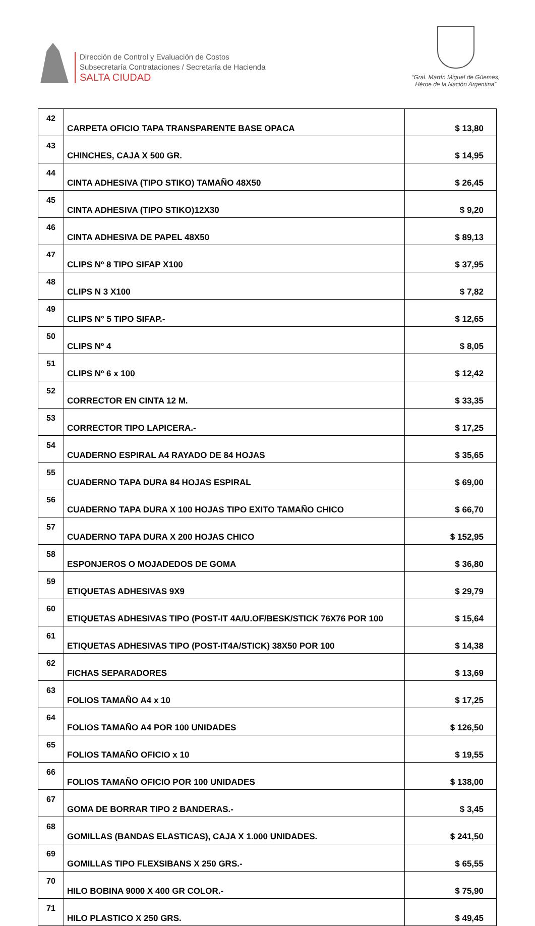Dirección de Control y Evaluación de Costos
Subsecretaría Contrataciones / Secretaría de Hacienda
SALTA CIUDAD
“Gral. Martín Miguel de Güemes,
Héroe de la Nación Argentina”
| 42 | CARPETA OFICIO TAPA TRANSPARENTE BASE OPACA | $ 13,80 |
| 43 | CHINCHES, CAJA X 500 GR. | $ 14,95 |
| 44 | CINTA ADHESIVA (TIPO STIKO) TAMAÑO 48X50 | $ 26,45 |
| 45 | CINTA ADHESIVA (TIPO STIKO)12X30 | $ 9,20 |
| 46 | CINTA ADHESIVA DE PAPEL 48X50 | $ 89,13 |
| 47 | CLIPS Nº 8 TIPO SIFAP X100 | $ 37,95 |
| 48 | CLIPS N 3 X100 | $ 7,82 |
| 49 | CLIPS N° 5 TIPO SIFAP.- | $ 12,65 |
| 50 | CLIPS Nº 4 | $ 8,05 |
| 51 | CLIPS Nº 6 x 100 | $ 12,42 |
| 52 | CORRECTOR EN CINTA 12 M. | $ 33,35 |
| 53 | CORRECTOR TIPO LAPICERA.- | $ 17,25 |
| 54 | CUADERNO ESPIRAL A4 RAYADO DE 84 HOJAS | $ 35,65 |
| 55 | CUADERNO TAPA DURA 84 HOJAS ESPIRAL | $ 69,00 |
| 56 | CUADERNO TAPA DURA X 100 HOJAS TIPO EXITO TAMAÑO CHICO | $ 66,70 |
| 57 | CUADERNO TAPA DURA X 200 HOJAS CHICO | $ 152,95 |
| 58 | ESPONJEROS O MOJADEDOS DE GOMA | $ 36,80 |
| 59 | ETIQUETAS ADHESIVAS 9X9 | $ 29,79 |
| 60 | ETIQUETAS ADHESIVAS TIPO (POST-IT 4A/U.OF/BESK/STICK 76X76 POR 100 | $ 15,64 |
| 61 | ETIQUETAS ADHESIVAS TIPO (POST-IT4A/STICK) 38X50 POR 100 | $ 14,38 |
| 62 | FICHAS SEPARADORES | $ 13,69 |
| 63 | FOLIOS TAMAÑO A4 x 10 | $ 17,25 |
| 64 | FOLIOS TAMAÑO A4 POR 100 UNIDADES | $ 126,50 |
| 65 | FOLIOS TAMAÑO OFICIO x 10 | $ 19,55 |
| 66 | FOLIOS TAMAÑO OFICIO POR 100 UNIDADES | $ 138,00 |
| 67 | GOMA DE BORRAR TIPO 2 BANDERAS.- | $ 3,45 |
| 68 | GOMILLAS (BANDAS ELASTICAS), CAJA X 1.000 UNIDADES. | $ 241,50 |
| 69 | GOMILLAS TIPO FLEXSIBANS X 250 GRS.- | $ 65,55 |
| 70 | HILO BOBINA 9000 X 400 GR COLOR.- | $ 75,90 |
| 71 | HILO PLASTICO X 250 GRS. | $ 49,45 |